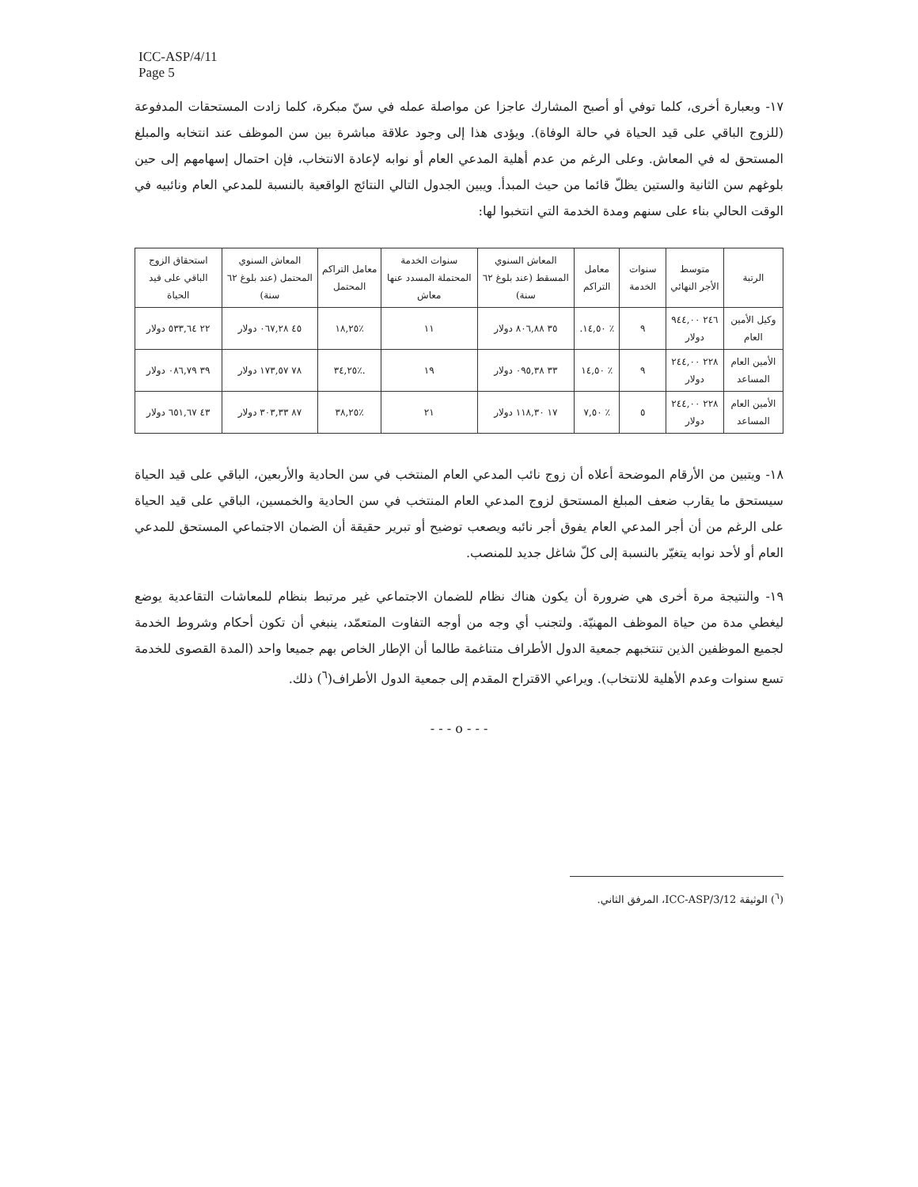ICC-ASP/4/11
Page 5
١٧- وبعبارة أخرى، كلما توفي أو أصبح المشارك عاجزا عن مواصلة عمله في سنّ مبكرة، كلما زادت المستحقات المدفوعة (للزوج الباقي على قيد الحياة في حالة الوفاة). ويؤدى هذا إلى وجود علاقة مباشرة بين سن الموظف عند انتخابه والمبلغ المستحق له في المعاش. وعلى الرغم من عدم أهلية المدعي العام أو نوابه لإعادة الانتخاب، فإن احتمال إسهامهم إلى حين بلوغهم سن الثانية والستين يظلّ قائما من حيث المبدأ. ويبين الجدول التالي النتائج الواقعية بالنسبة للمدعي العام ونائبيه في الوقت الحالي بناء على سنهم ومدة الخدمة التي انتخبوا لها:
| الرتبة | متوسط الأجر النهائي | سنوات الخدمة | معامل التراكم | المعاش السنوي المسقط (عند بلوغ ٦٢ سنة) | سنوات الخدمة المحتملة المسدد عنها معاش | معامل التراكم المحتمل | المعاش السنوي المحتمل (عند بلوغ ٦٢ سنة) | استحقاق الزوج الباقي على قيد الحياة |
| --- | --- | --- | --- | --- | --- | --- | --- | --- |
| وكيل الأمين العام | ٢٤٦ ٩٤٤,٠٠ دولار | ٩ | ٪ ١٤,٥٠. | ٣٥ ٨٠٦,٨٨ دولار | ١١ | ٪١٨,٢٥ | ٤٥ ٠٦٧,٢٨ دولار | ٢٢ ٥٣٣,٦٤ دولار |
| الأمين العام المساعد | ٢٢٨ ٢٤٤,٠٠ دولار | ٩ | ٪ ١٤,٥٠ | ٣٣ ٠٩٥,٣٨ دولار | ١٩ | .٪٣٤,٢٥ | ٧٨ ١٧٣,٥٧ دولار | ٣٩ ٠٨٦,٧٩ دولار |
| الأمين العام المساعد | ٢٢٨ ٢٤٤,٠٠ دولار | ٥ | ٪ ٧,٥٠ | ١٧ ١١٨,٣٠ دولار | ٢١ | ٪٣٨,٢٥ | ٨٧ ٣٠٣,٣٣ دولار | ٤٣ ٦٥١,٦٧ دولار |
١٨- ويتبين من الأرقام الموضحة أعلاه أن زوج نائب المدعي العام المنتخب في سن الحادية والأربعين، الباقي على قيد الحياة سيستحق ما يقارب ضعف المبلغ المستحق لزوج المدعي العام المنتخب في سن الحادية والخمسين، الباقي على قيد الحياة على الرغم من أن أجر المدعي العام يفوق أجر نائبه ويصعب توضيح أو تبرير حقيقة أن الضمان الاجتماعي المستحق للمدعي العام أو لأحد نوابه يتغيّر بالنسبة إلى كلّ شاغل جديد للمنصب.
١٩- والنتيجة مرة أخرى هي ضرورة أن يكون هناك نظام للضمان الاجتماعي غير مرتبط بنظام للمعاشات التقاعدية يوضع ليغطي مدة من حياة الموظف المهنيّة. ولتجنب أي وجه من أوجه التفاوت المتعمّد، ينبغي أن تكون أحكام وشروط الخدمة لجميع الموظفين الذين تنتخبهم جمعية الدول الأطراف متناغمة طالما أن الإطار الخاص بهم جميعا واحد (المدة القصوى للخدمة تسع سنوات وعدم الأهلية للانتخاب). ويراعي الاقتراح المقدم إلى جمعية الدول الأطراف(<sup>٦</sup>) ذلك.
- - - o - - -
(<sup>٦</sup>) الوثيقة ICC-ASP/3/12، المرفق الثاني.